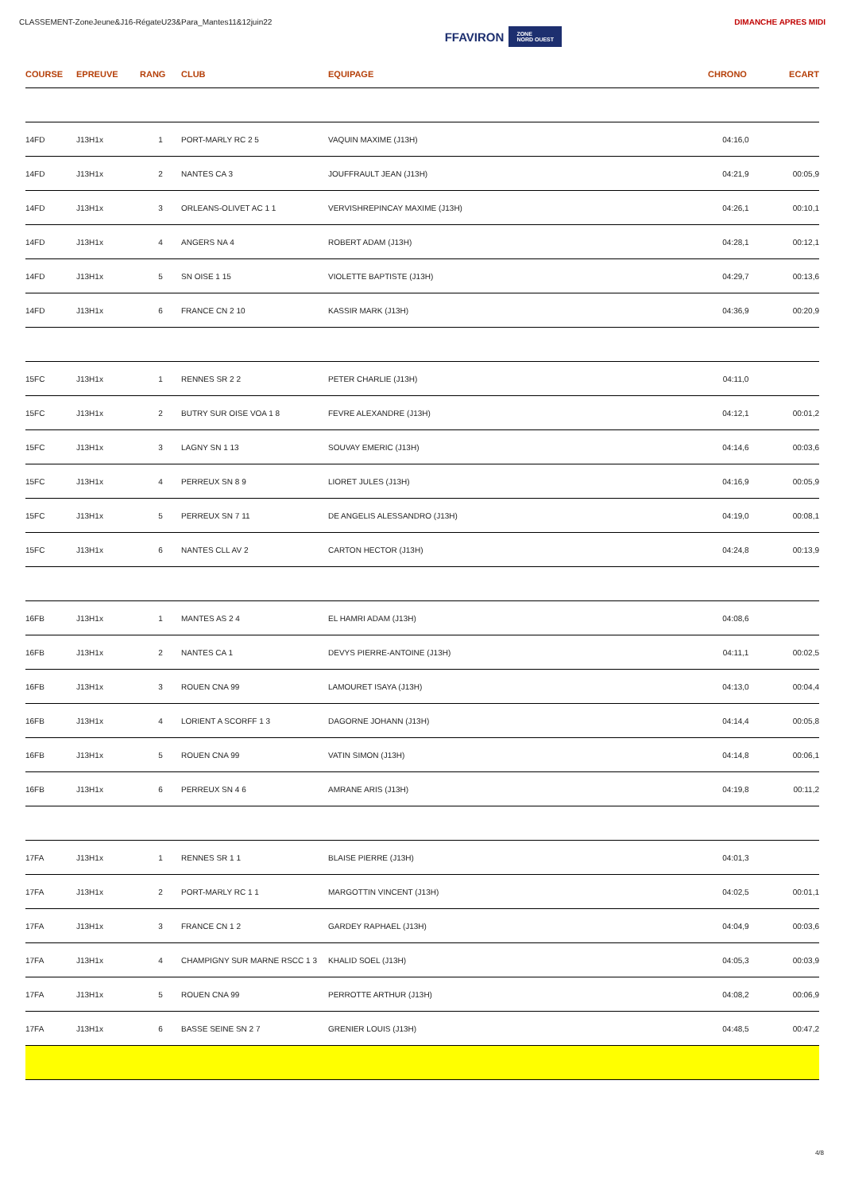CLASSEMENT-ZoneJeune&J16-RégateU23&Para_Mantes11&12juin22
FFAVIRON ZONE
NORD OUEST
DIMANCHE APRES MIDI
| COURSE | EPREUVE | RANG | CLUB | EQUIPAGE | CHRONO | ECART |
| --- | --- | --- | --- | --- | --- | --- |
| 14FD | J13H1x | 1 | PORT-MARLY RC 2 5 | VAQUIN MAXIME (J13H) | 04:16,0 | |
| 14FD | J13H1x | 2 | NANTES CA 3 | JOUFFRAULT JEAN (J13H) | 04:21,9 | 00:05,9 |
| 14FD | J13H1x | 3 | ORLEANS-OLIVET AC 1 1 | VERVISHREPINCAY MAXIME (J13H) | 04:26,1 | 00:10,1 |
| 14FD | J13H1x | 4 | ANGERS NA 4 | ROBERT ADAM (J13H) | 04:28,1 | 00:12,1 |
| 14FD | J13H1x | 5 | SN OISE 1 15 | VIOLETTE BAPTISTE (J13H) | 04:29,7 | 00:13,6 |
| 14FD | J13H1x | 6 | FRANCE CN 2 10 | KASSIR MARK (J13H) | 04:36,9 | 00:20,9 |
| 15FC | J13H1x | 1 | RENNES SR 2 2 | PETER CHARLIE (J13H) | 04:11,0 | |
| 15FC | J13H1x | 2 | BUTRY SUR OISE VOA 1 8 | FEVRE ALEXANDRE (J13H) | 04:12,1 | 00:01,2 |
| 15FC | J13H1x | 3 | LAGNY SN 1 13 | SOUVAY EMERIC (J13H) | 04:14,6 | 00:03,6 |
| 15FC | J13H1x | 4 | PERREUX SN 8 9 | LIORET JULES (J13H) | 04:16,9 | 00:05,9 |
| 15FC | J13H1x | 5 | PERREUX SN 7 11 | DE ANGELIS ALESSANDRO (J13H) | 04:19,0 | 00:08,1 |
| 15FC | J13H1x | 6 | NANTES CLL AV 2 | CARTON HECTOR (J13H) | 04:24,8 | 00:13,9 |
| 16FB | J13H1x | 1 | MANTES AS 2 4 | EL HAMRI ADAM (J13H) | 04:08,6 | |
| 16FB | J13H1x | 2 | NANTES CA 1 | DEVYS PIERRE-ANTOINE (J13H) | 04:11,1 | 00:02,5 |
| 16FB | J13H1x | 3 | ROUEN CNA 99 | LAMOURET ISAYA (J13H) | 04:13,0 | 00:04,4 |
| 16FB | J13H1x | 4 | LORIENT A SCORFF 1 3 | DAGORNE JOHANN (J13H) | 04:14,4 | 00:05,8 |
| 16FB | J13H1x | 5 | ROUEN CNA 99 | VATIN SIMON (J13H) | 04:14,8 | 00:06,1 |
| 16FB | J13H1x | 6 | PERREUX SN 4 6 | AMRANE ARIS (J13H) | 04:19,8 | 00:11,2 |
| 17FA | J13H1x | 1 | RENNES SR 1 1 | BLAISE PIERRE (J13H) | 04:01,3 | |
| 17FA | J13H1x | 2 | PORT-MARLY RC 1 1 | MARGOTTIN VINCENT (J13H) | 04:02,5 | 00:01,1 |
| 17FA | J13H1x | 3 | FRANCE CN 1 2 | GARDEY RAPHAEL (J13H) | 04:04,9 | 00:03,6 |
| 17FA | J13H1x | 4 | CHAMPIGNY SUR MARNE RSCC 1 3 | KHALID SOEL (J13H) | 04:05,3 | 00:03,9 |
| 17FA | J13H1x | 5 | ROUEN CNA 99 | PERROTTE ARTHUR (J13H) | 04:08,2 | 00:06,9 |
| 17FA | J13H1x | 6 | BASSE SEINE SN 2 7 | GRENIER LOUIS (J13H) | 04:48,5 | 00:47,2 |
4/8